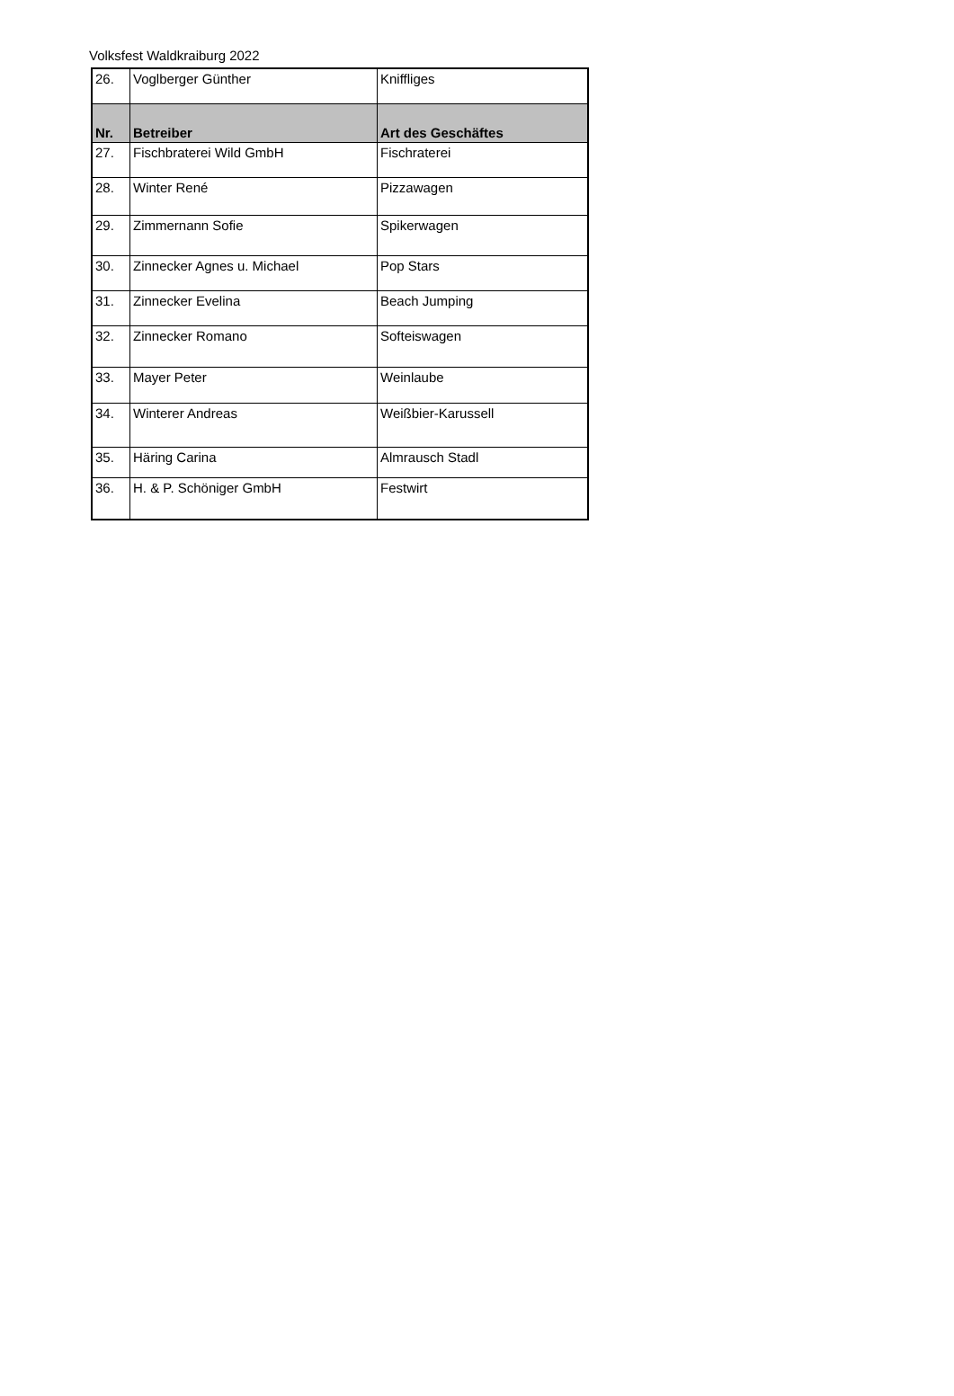Volksfest Waldkraiburg 2022
| 26. | Voglberger Günther | Kniffliges |
| Nr. | Betreiber | Art des Geschäftes |
| 27. | Fischbraterei Wild GmbH | Fischraterei |
| 28. | Winter René | Pizzawagen |
| 29. | Zimmernann Sofie | Spikerwagen |
| 30. | Zinnecker Agnes u. Michael | Pop Stars |
| 31. | Zinnecker Evelina | Beach Jumping |
| 32. | Zinnecker Romano | Softeiswagen |
| 33. | Mayer Peter | Weinlaube |
| 34. | Winterer Andreas | Weißbier-Karussell |
| 35. | Häring Carina | Almrausch Stadl |
| 36. | H. & P. Schöniger GmbH | Festwirt |